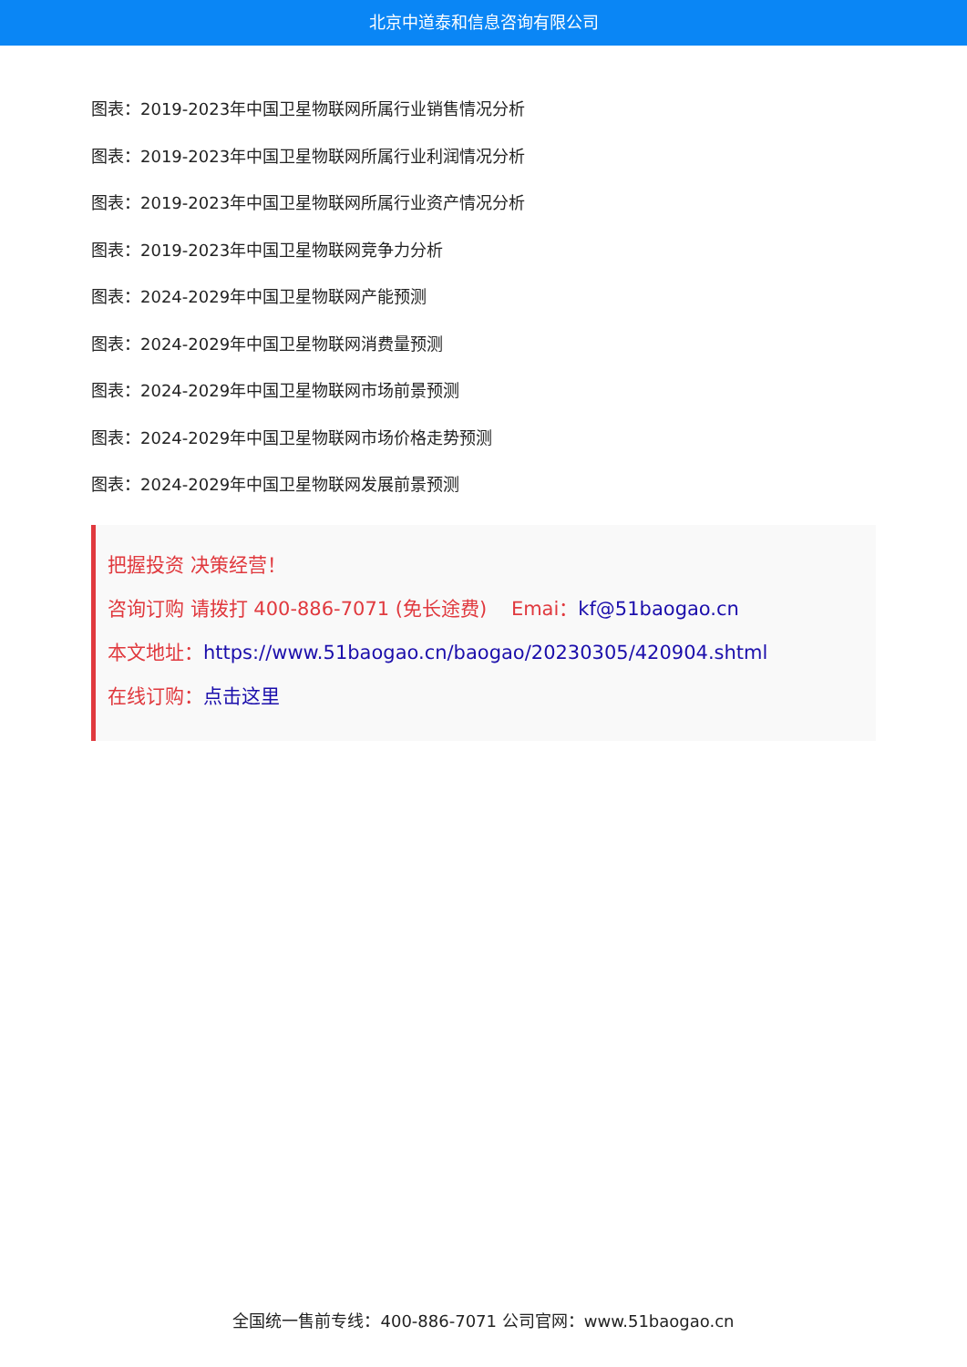北京中道泰和信息咨询有限公司
图表：2019-2023年中国卫星物联网所属行业销售情况分析
图表：2019-2023年中国卫星物联网所属行业利润情况分析
图表：2019-2023年中国卫星物联网所属行业资产情况分析
图表：2019-2023年中国卫星物联网竞争力分析
图表：2024-2029年中国卫星物联网产能预测
图表：2024-2029年中国卫星物联网消费量预测
图表：2024-2029年中国卫星物联网市场前景预测
图表：2024-2029年中国卫星物联网市场价格走势预测
图表：2024-2029年中国卫星物联网发展前景预测
把握投资 决策经营！
咨询订购 请拨打 400-886-7071 (免长途费) Emai：kf@51baogao.cn
本文地址：https://www.51baogao.cn/baogao/20230305/420904.shtml
在线订购：点击这里
全国统一售前专线：400-886-7071 公司官网：www.51baogao.cn